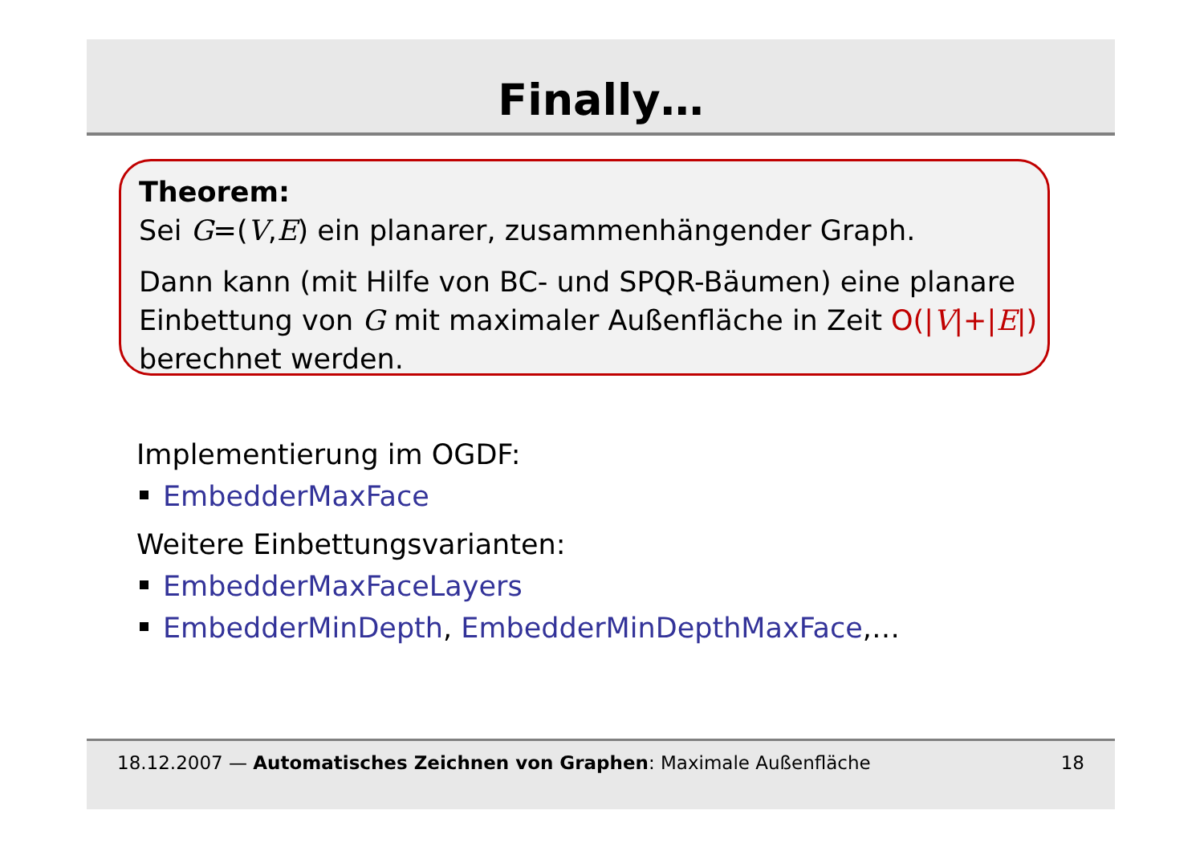Finally…
Theorem:
Sei G=(V,E) ein planarer, zusammenhängender Graph.
Dann kann (mit Hilfe von BC- und SPQR-Bäumen) eine planare Einbettung von G mit maximaler Außenfläche in Zeit O(|V|+|E|) berechnet werden.
Implementierung im OGDF:
EmbedderMaxFace
Weitere Einbettungsvarianten:
EmbedderMaxFaceLayers
EmbedderMinDepth, EmbedderMinDepthMaxFace,…
18.12.2007 — Automatisches Zeichnen von Graphen: Maximale Außenfläche 18